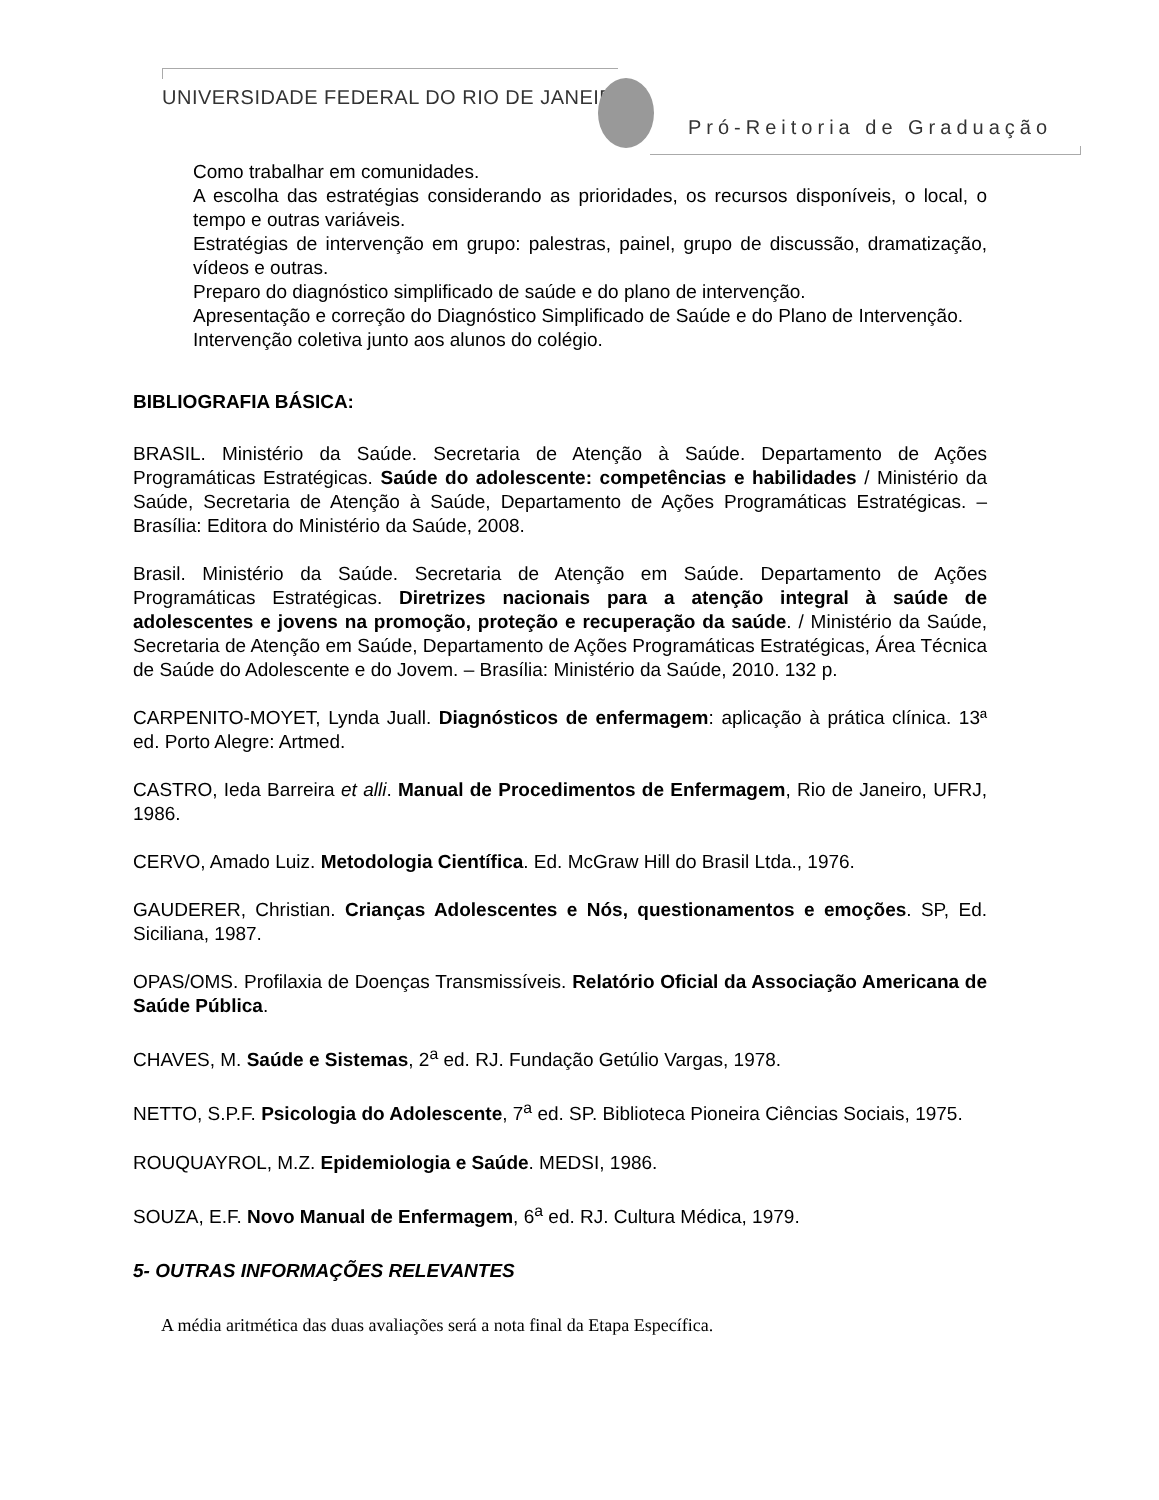UNIVERSIDADE FEDERAL DO RIO DE JANEIRO
Pró-Reitoria de Graduação
Como trabalhar em comunidades.
A escolha das estratégias considerando as prioridades, os recursos disponíveis, o local, o tempo e outras variáveis.
Estratégias de intervenção em grupo: palestras, painel, grupo de discussão, dramatização, vídeos e outras.
Preparo do diagnóstico simplificado de saúde e do plano de intervenção.
Apresentação e correção do Diagnóstico Simplificado de Saúde e do Plano de Intervenção.
Intervenção coletiva junto aos alunos do colégio.
BIBLIOGRAFIA BÁSICA:
BRASIL. Ministério da Saúde. Secretaria de Atenção à Saúde. Departamento de Ações Programáticas Estratégicas. Saúde do adolescente: competências e habilidades / Ministério da Saúde, Secretaria de Atenção à Saúde, Departamento de Ações Programáticas Estratégicas. – Brasília: Editora do Ministério da Saúde, 2008.
Brasil. Ministério da Saúde. Secretaria de Atenção em Saúde. Departamento de Ações Programáticas Estratégicas. Diretrizes nacionais para a atenção integral à saúde de adolescentes e jovens na promoção, proteção e recuperação da saúde. / Ministério da Saúde, Secretaria de Atenção em Saúde, Departamento de Ações Programáticas Estratégicas, Área Técnica de Saúde do Adolescente e do Jovem. – Brasília: Ministério da Saúde, 2010. 132 p.
CARPENITO-MOYET, Lynda Juall. Diagnósticos de enfermagem: aplicação à prática clínica. 13ª ed. Porto Alegre: Artmed.
CASTRO, Ieda Barreira et alli. Manual de Procedimentos de Enfermagem, Rio de Janeiro, UFRJ, 1986.
CERVO, Amado Luiz. Metodologia Científica. Ed. McGraw Hill do Brasil Ltda., 1976.
GAUDERER, Christian. Crianças Adolescentes e Nós, questionamentos e emoções. SP, Ed. Siciliana, 1987.
OPAS/OMS. Profilaxia de Doenças Transmissíveis. Relatório Oficial da Associação Americana de Saúde Pública.
CHAVES, M. Saúde e Sistemas, 2<sup>a</sup> ed. RJ. Fundação Getúlio Vargas, 1978.
NETTO, S.P.F. Psicologia do Adolescente, 7<sup>a</sup> ed. SP. Biblioteca Pioneira Ciências Sociais, 1975.
ROUQUAYROL, M.Z. Epidemiologia e Saúde. MEDSI, 1986.
SOUZA, E.F. Novo Manual de Enfermagem, 6<sup>a</sup> ed. RJ. Cultura Médica, 1979.
5- OUTRAS INFORMAÇÕES RELEVANTES
A média aritmética das duas avaliações será a nota final da Etapa Específica.